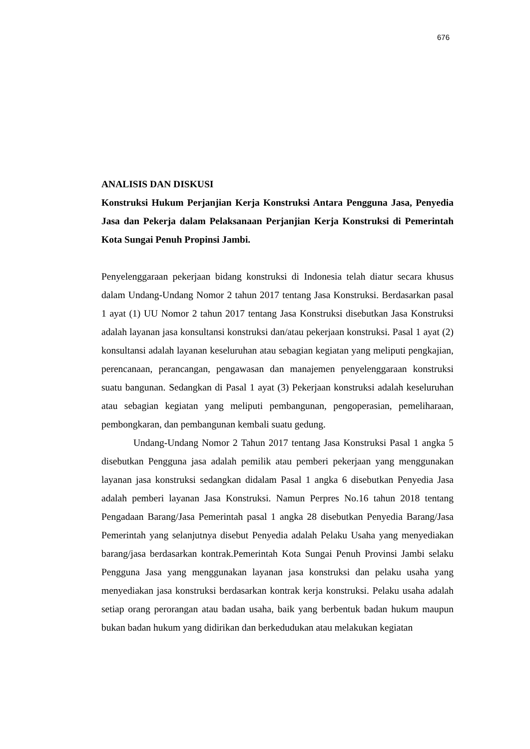676
ANALISIS DAN DISKUSI
Konstruksi Hukum Perjanjian Kerja Konstruksi Antara Pengguna Jasa, Penyedia Jasa dan Pekerja dalam Pelaksanaan Perjanjian Kerja Konstruksi di Pemerintah Kota Sungai Penuh Propinsi Jambi.
Penyelenggaraan pekerjaan bidang konstruksi di Indonesia telah diatur secara khusus dalam Undang-Undang Nomor 2 tahun 2017 tentang Jasa Konstruksi. Berdasarkan pasal 1 ayat (1) UU Nomor 2 tahun 2017 tentang Jasa Konstruksi disebutkan Jasa Konstruksi adalah layanan jasa konsultansi konstruksi dan/atau pekerjaan konstruksi. Pasal 1 ayat (2) konsultansi adalah layanan keseluruhan atau sebagian kegiatan yang meliputi pengkajian, perencanaan, perancangan, pengawasan dan manajemen penyelenggaraan konstruksi suatu bangunan. Sedangkan di Pasal 1 ayat (3) Pekerjaan konstruksi adalah keseluruhan atau sebagian kegiatan yang meliputi pembangunan, pengoperasian, pemeliharaan, pembongkaran, dan pembangunan kembali suatu gedung.
Undang-Undang Nomor 2 Tahun 2017 tentang Jasa Konstruksi Pasal 1 angka 5 disebutkan Pengguna jasa adalah pemilik atau pemberi pekerjaan yang menggunakan layanan jasa konstruksi sedangkan didalam Pasal 1 angka 6 disebutkan Penyedia Jasa adalah pemberi layanan Jasa Konstruksi. Namun Perpres No.16 tahun 2018 tentang Pengadaan Barang/Jasa Pemerintah pasal 1 angka 28 disebutkan Penyedia Barang/Jasa Pemerintah yang selanjutnya disebut Penyedia adalah Pelaku Usaha yang menyediakan barang/jasa berdasarkan kontrak.Pemerintah Kota Sungai Penuh Provinsi Jambi selaku Pengguna Jasa yang menggunakan layanan jasa konstruksi dan pelaku usaha yang menyediakan jasa konstruksi berdasarkan kontrak kerja konstruksi. Pelaku usaha adalah setiap orang perorangan atau badan usaha, baik yang berbentuk badan hukum maupun bukan badan hukum yang didirikan dan berkedudukan atau melakukan kegiatan